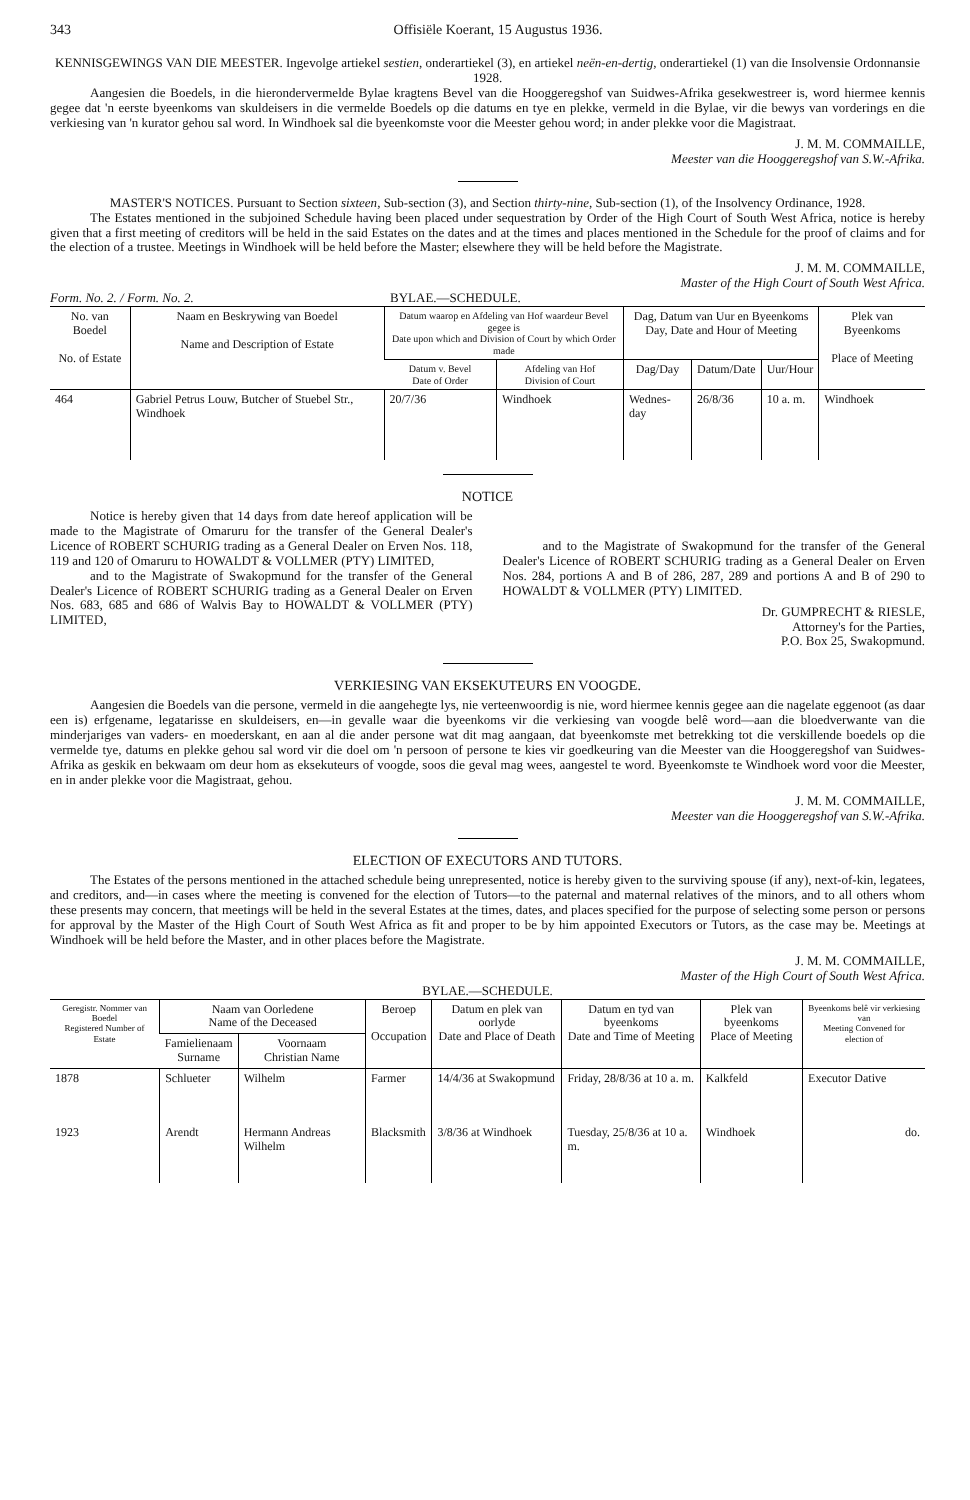343 Offisiële Koerant, 15 Augustus 1936.
KENNISGEWINGS VAN DIE MEESTER. Ingevolge artiekel sestien, onderartiekel (3), en artiekel neën-en-dertig, onderartiekel (1) van die Insolvensie Ordonnansie 1928.
Aangesien die Boedels, in die hierondervermelde Bylae kragtens Bevel van die Hooggeregshof van Suidwes-Afrika gesekwestreer is, word hiermee kennis gegee dat 'n eerste byeenkoms van skuldeisers in die vermelde Boedels op die datums en tye en plekke, vermeld in die Bylae, vir die bewys van vorderings en die verkiesing van 'n kurator gehou sal word. In Windhoek sal die byeenkomste voor die Meester gehou word; in ander plekke voor die Magistraat.
J. M. M. COMMAILLE,
Meester van die Hooggeregshof van S.W.-Afrika.
MASTER'S NOTICES. Pursuant to Section sixteen, Sub-section (3), and Section thirty-nine, Sub-section (1), of the Insolvency Ordinance, 1928.
The Estates mentioned in the subjoined Schedule having been placed under sequestration by Order of the High Court of South West Africa, notice is hereby given that a first meeting of creditors will be held in the said Estates on the dates and at the times and places mentioned in the Schedule for the proof of claims and for the election of a trustee. Meetings in Windhoek will be held before the Master; elsewhere they will be held before the Magistrate.
J. M. M. COMMAILLE,
Master of the High Court of South West Africa.
Form. No. 2. / Form. No. 2. BYLAE.—SCHEDULE.
| No. van Boedel No. of Estate | Naam en Beskrywing van Boedel Name and Description of Estate | Datum waarop en Afdeling van Hof waardeur Bevel gegee is Date upon which and Division of Court by which Order made | | Dag, Datum van Uur en Byeenkoms Day, Date and Hour of Meeting | | | Plek van Byeenkoms Place of Meeting |
| --- | --- | --- | --- | --- | --- | --- | --- |
| | | Datum v. Bevel Date of Order | Afdeling van Hof Division of Court | Dag/Day | Datum/Date | Uur/Hour | |
| 464 | Gabriel Petrus Louw, Butcher of Stuebel Str., Windhoek | 20/7/36 | Windhoek | Wednes-day | 26/8/36 | 10 a. m. | Windhoek |
NOTICE
Notice is hereby given that 14 days from date hereof application will be made to the Magistrate of Omaruru for the transfer of the General Dealer's Licence of ROBERT SCHURIG trading as a General Dealer on Erven Nos. 118, 119 and 120 of Omaruru to HOWALDT & VOLLMER (PTY) LIMITED,
and to the Magistrate of Swakopmund for the transfer of the General Dealer's Licence of ROBERT SCHURIG trading as a General Dealer on Erven Nos. 683, 685 and 686 of Walvis Bay to HOWALDT & VOLLMER (PTY) LIMITED,
and to the Magistrate of Swakopmund for the transfer of the General Dealer's Licence of ROBERT SCHURIG trading as a General Dealer on Erven Nos. 284, portions A and B of 286, 287, 289 and portions A and B of 290 to HOWALDT & VOLLMER (PTY) LIMITED.
Dr. GUMPRECHT & RIESLE,
Attorney's for the Parties,
P.O. Box 25, Swakopmund.
VERKIESING VAN EKSEKUTEURS EN VOOGDE.
Aangesien die Boedels van die persone, vermeld in die aangehegte lys, nie verteenwoordig is nie, word hiermee kennis gegee aan die nagelate eggenoot (as daar een is) erfgename, legatarisse en skuldeisers, en—in gevalle waar die byeenkoms vir die verkiesing van voogde belê word—aan die bloedverwante van die minderjariges van vaders- en moederskant, en aan al die ander persone wat dit mag aangaan, dat byeenkomste met betrekking tot die verskillende boedels op die vermelde tye, datums en plekke gehou sal word vir die doel om 'n persoon of persone te kies vir goedkeuring van die Meester van die Hooggeregshof van Suidwes-Afrika as geskik en bekwaam om deur hom as eksekuteurs of voogde, soos die geval mag wees, aangestel te word. Byeenkomste te Windhoek word voor die Meester, en in ander plekke voor die Magistraat, gehou.
J. M. M. COMMAILLE,
Meester van die Hooggeregshof van S.W.-Afrika.
ELECTION OF EXECUTORS AND TUTORS.
The Estates of the persons mentioned in the attached schedule being unrepresented, notice is hereby given to the surviving spouse (if any), next-of-kin, legatees, and creditors, and—in cases where the meeting is convened for the election of Tutors—to the paternal and maternal relatives of the minors, and to all others whom these presents may concern, that meetings will be held in the several Estates at the times, dates, and places specified for the purpose of selecting some person or persons for approval by the Master of the High Court of South West Africa as fit and proper to be by him appointed Executors or Tutors, as the case may be. Meetings at Windhoek will be held before the Master, and in other places before the Magistrate.
J. M. M. COMMAILLE,
Master of the High Court of South West Africa.
BYLAE.—SCHEDULE.
| Geregistr. Nommer van Boedel Registered Number of Estate | Naam van Oorledene Name of the Deceased | | Beroep Occupation | Datum en plek van oorlyde Date and Place of Death | Datum en tyd van byeenkoms Date and Time of Meeting | Plek van byeenkoms Place of Meeting | Byeenkoms belê vir verkiesing van Meeting Convened for election of |
| --- | --- | --- | --- | --- | --- | --- | --- |
| | Famielienaam Surname | Voornaam Christian Name | | | | | |
| 1878 | Schlueter | Wilhelm | Farmer | 14/4/36 at Swakopmund | Friday, 28/8/36 at 10 a. m. | Kalkfeld | Executor Dative |
| 1923 | Arendt | Hermann Andreas Wilhelm | Blacksmith | 3/8/36 at Windhoek | Tuesday, 25/8/36 at 10 a. m. | Windhoek | do. |